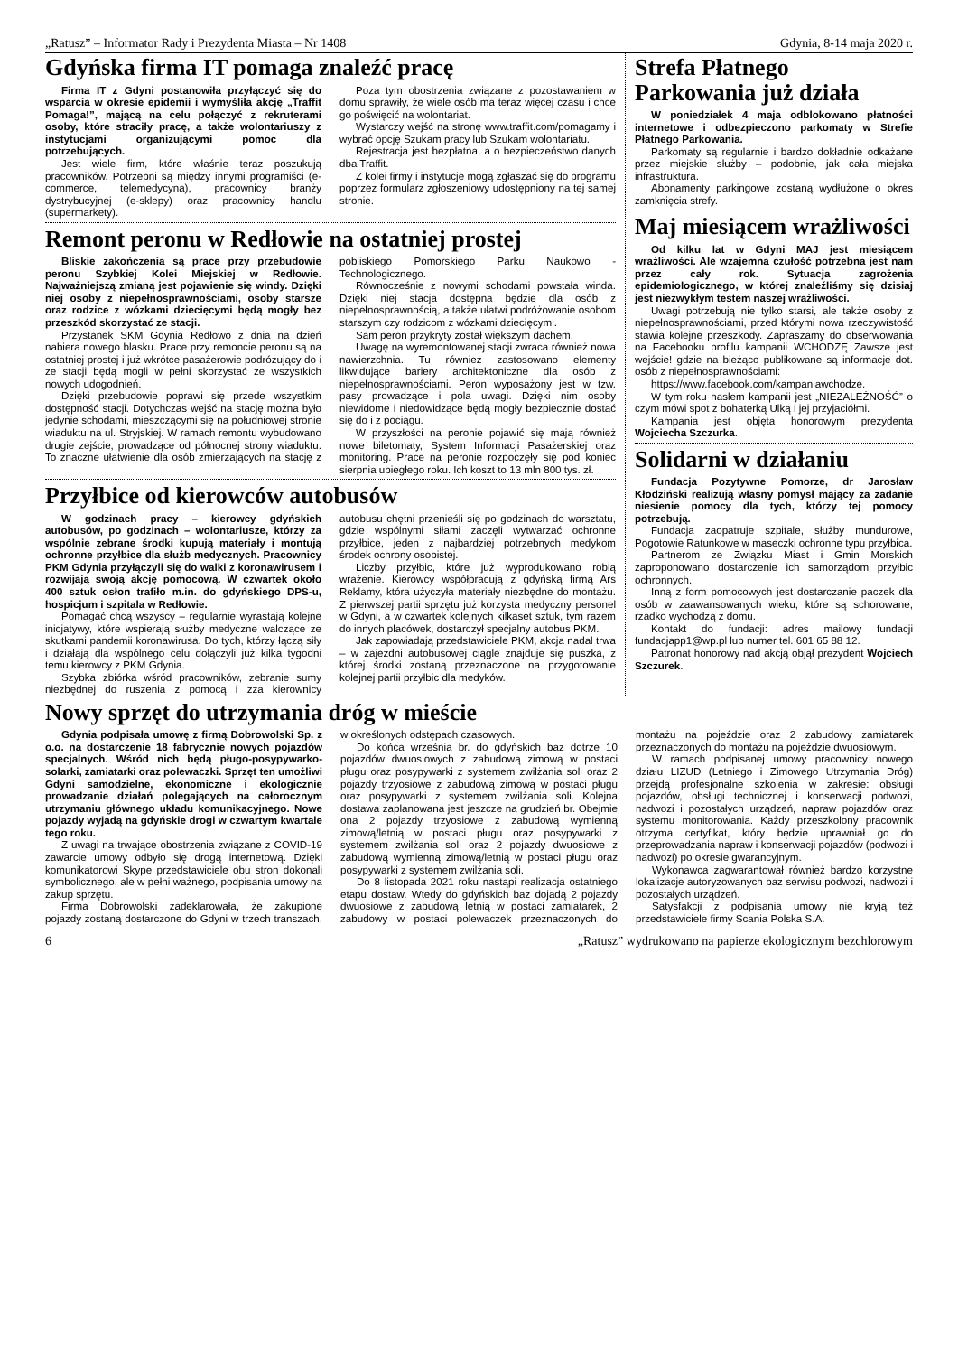„Ratusz” – Informator Rady i Prezydenta Miasta – Nr 1408 Gdynia, 8-14 maja 2020 r.
Gdyńska firma IT pomaga znaleźć pracę
Firma IT z Gdyni postanowiła przyłączyć się do wsparcia w okresie epidemii i wymyśliła akcję „Traffit Pomaga!”, mającą na celu połączyć z rekruterami osoby, które straciły pracę, a także wolontariuszy z instytucjami organizującymi pomoc dla potrzebujących.
Jest wiele firm, które właśnie teraz poszukują pracowników. Potrzebni są między innymi programiści (e-commerce, telemedycyna), pracownicy branży dystrybucyjnej (e-sklepy) oraz pracownicy handlu (supermarkety).
Poza tym obostrzenia związane z pozostawaniem w domu sprawiły, że wiele osób ma teraz więcej czasu i chce go poświęcić na wolontariat.
Wystarczy wejść na stronę www.traffit.com/pomagamy i wybrać opcję Szukam pracy lub Szukam wolontariatu.
Rejestracja jest bezpłatna, a o bezpieczeństwo danych dba Traffit.
Z kolei firmy i instytucje mogą zgłaszać się do programu poprzez formularz zgłoszeniowy udostępniony na tej samej stronie.
Remont peronu w Redłowie na ostatniej prostej
Bliskie zakończenia są prace przy przebudowie peronu Szybkiej Kolei Miejskiej w Redłowie. Najważniejszą zmianą jest pojawienie się windy. Dzięki niej osoby z niepełnosprawnościami, osoby starsze oraz rodzice z wózkami dziecięcymi będą mogły bez przeszkód skorzystać ze stacji.
Przystanek SKM Gdynia Redłowo z dnia na dzień nabiera nowego blasku. Prace przy remoncie peronu są na ostatniej prostej i już wkrótce pasażerowie podróżujący do i ze stacji będą mogli w pełni skorzystać ze wszystkich nowych udogodnień.
Dzięki przebudowie poprawi się przede wszystkim dostępność stacji. Dotychczas wejść na stację można było jedynie schodami, mieszczącymi się na południowej stronie wiaduktu na ul. Stryjskiej. W ramach remontu wybudowano drugie zejście, prowadzące od północnej strony wiaduktu. To znaczne ułatwienie dla osób zmierzających na stację z pobliskiego Pomorskiego Parku Naukowo -Technologicznego.
Równocześnie z nowymi schodami powstała winda. Dzięki niej stacja dostępna będzie dla osób z niepełnosprawnością, a także ułatwi podróżowanie osobom starszym czy rodzicom z wózkami dziecięcymi.
Sam peron przykryty został większym dachem.
Uwagę na wyremontowanej stacji zwraca również nowa nawierzchnia. Tu również zastosowano elementy likwidujące bariery architektoniczne dla osób z niepełnosprawnościami. Peron wyposażony jest w tzw. pasy prowadzące i pola uwagi. Dzięki nim osoby niewidome i niedowidzące będą mogły bezpiecznie dostać się do i z pociągu.
W przyszłości na peronie pojawić się mają również nowe biletomaty, System Informacji Pasażerskiej oraz monitoring. Prace na peronie rozpoczęły się pod koniec sierpnia ubiegłego roku. Ich koszt to 13 mln 800 tys. zł.
Przyłbice od kierowców autobusów
W godzinach pracy – kierowcy gdyńskich autobusów, po godzinach – wolontariusze, którzy za wspólnie zebrane środki kupują materiały i montują ochronne przyłbice dla służb medycznych. Pracownicy PKM Gdynia przyłączyli się do walki z koronawirusem i rozwijają swoją akcję pomocową. W czwartek około 400 sztuk osłon trafiło m.in. do gdyńskiego DPS-u, hospicjum i szpitala w Redłowie.
Pomagać chcą wszyscy – regularnie wyrastają kolejne inicjatywy, które wspierają służby medyczne walczące ze skutkami pandemii koronawirusa. Do tych, którzy łączą siły i działają dla wspólnego celu dołączyli już kilka tygodni temu kierowcy z PKM Gdynia.
Szybka zbiórka wśród pracowników, zebranie sumy niezbędnej do ruszenia z pomocą i zza kierownicy autobusu chętni przenieśli się po godzinach do warsztatu, gdzie wspólnymi siłami zaczęli wytwarzać ochronne przyłbice, jeden z najbardziej potrzebnych medykom środek ochrony osobistej.
Liczby przyłbic, które już wyprodukowano robią wrażenie. Kierowcy współpracują z gdyńską firmą Ars Reklamy, która użyczyła materiały niezbędne do montażu. Z pierwszej partii sprzętu już korzysta medyczny personel w Gdyni, a w czwartek kolejnych kilkaset sztuk, tym razem do innych placówek, dostarczył specjalny autobus PKM.
Jak zapowiadają przedstawiciele PKM, akcja nadal trwa – w zajezdni autobusowej ciągle znajduje się puszka, z której środki zostaną przeznaczone na przygotowanie kolejnej partii przyłbic dla medyków.
Strefa Płatnego Parkowania już działa
W poniedziałek 4 maja odblokowano płatności internetowe i odbezpieczono parkomaty w Strefie Płatnego Parkowania.
Parkomaty są regularnie i bardzo dokładnie odkażane przez miejskie służby – podobnie, jak cała miejska infrastruktura.
Abonamenty parkingowe zostaną wydłużone o okres zamknięcia strefy.
Maj miesiącem wrażliwości
Od kilku lat w Gdyni MAJ jest miesiącem wrażliwości. Ale wzajemna czułość potrzebna jest nam przez cały rok. Sytuacja zagrożenia epidemiologicznego, w której znaleźliśmy się dzisiaj jest niezwykłym testem naszej wrażliwości.
Uwagi potrzebują nie tylko starsi, ale także osoby z niepełnosprawnościami, przed którymi nowa rzeczywistość stawia kolejne przeszkody. Zapraszamy do obserwowania na Facebooku profilu kampanii WCHODZĘ Zawsze jest wejście! gdzie na bieżąco publikowane są informacje dot. osób z niepełnosprawnościami:
https://www.facebook.com/kampaniawchodze.
W tym roku hasłem kampanii jest „NIEZALEŻNOŚĆ” o czym mówi spot z bohaterką Ulką i jej przyjaciółmi.
Kampania jest objęta honorowym prezydenta Wojciecha Szczurka.
Solidarni w działaniu
Fundacja Pozytywne Pomorze, dr Jarosław Kłodziński realizują własny pomysł mający za zadanie niesienie pomocy dla tych, którzy tej pomocy potrzebują.
Fundacja zaopatruje szpitale, służby mundurowe, Pogotowie Ratunkowe w maseczki ochronne typu przyłbica.
Partnerom ze Związku Miast i Gmin Morskich zaproponowano dostarczenie ich samorządom przyłbic ochronnych.
Inną z form pomocowych jest dostarczanie paczek dla osób w zaawansowanych wieku, które są schorowane, rzadko wychodzą z domu.
Kontakt do fundacji: adres mailowy fundacji fundacjapp1@wp.pl lub numer tel. 601 65 88 12.
Patronat honorowy nad akcją objął prezydent Wojciech Szczurek.
Nowy sprzęt do utrzymania dróg w mieście
Gdynia podpisała umowę z firmą Dobrowolski Sp. z o.o. na dostarczenie 18 fabrycznie nowych pojazdów specjalnych. Wśród nich będą pługo-posypywarko-solarki, zamiatarki oraz polewaczki. Sprzęt ten umożliwi Gdyni samodzielne, ekonomiczne i ekologicznie prowadzanie działań polegających na całorocznym utrzymaniu głównego układu komunikacyjnego. Nowe pojazdy wyjadą na gdyńskie drogi w czwartym kwartale tego roku.
Z uwagi na trwające obostrzenia związane z COVID-19 zawarcie umowy odbyło się drogą internetową. Dzięki komunikatorowi Skype przedstawiciele obu stron dokonali symbolicznego, ale w pełni ważnego, podpisania umowy na zakup sprzętu.
Firma Dobrowolski zadeklarowała, że zakupione pojazdy zostaną dostarczone do Gdyni w trzech transzach, w określonych odstępach czasowych.
Do końca września br. do gdyńskich baz dotrze 10 pojazdów dwuosiowych z zabudową zimową w postaci pługu oraz posypywarki z systemem zwilżania soli oraz 2 pojazdy trzyosiowe z zabudową zimową w postaci pługu oraz posypywarki z systemem zwilżania soli. Kolejna dostawa zaplanowana jest jeszcze na grudzień br. Obejmie ona 2 pojazdy trzyosiowe z zabudową wymienną zimową/letnią w postaci pługu oraz posypywarki z systemem zwilżania soli oraz 2 pojazdy dwuosiowe z zabudową wymienną zimową/letnią w postaci pługu oraz posypywarki z systemem zwilżania soli.
Do 8 listopada 2021 roku nastąpi realizacja ostatniego etapu dostaw. Wtedy do gdyńskich baz dojadą 2 pojazdy dwuosiowe z zabudową letnią w postaci zamiatarek, 2 zabudowy w postaci polewaczek przeznaczonych do montażu na pojeździe oraz 2 zabudowy zamiatarek przeznaczonych do montażu na pojeździe dwuosiowym.
W ramach podpisanej umowy pracownicy nowego działu LIZUD (Letniego i Zimowego Utrzymania Dróg) przejdą profesjonalne szkolenia w zakresie: obsługi pojazdów, obsługi technicznej i konserwacji podwozi, nadwozi i pozostałych urządzeń, napraw pojazdów oraz systemu monitorowania. Każdy przeszkolony pracownik otrzyma certyfikat, który będzie uprawniał go do przeprowadzania napraw i konserwacji pojazdów (podwozi i nadwozi) po okresie gwarancyjnym.
Wykonawca zagwarantował również bardzo korzystne lokalizacje autoryzowanych baz serwisu podwozi, nadwozi i pozostałych urządzeń.
Satysfakcji z podpisania umowy nie kryją też przedstawiciele firmy Scania Polska S.A.
6 „Ratusz” wydrukowano na papierze ekologicznym bezchlorowym